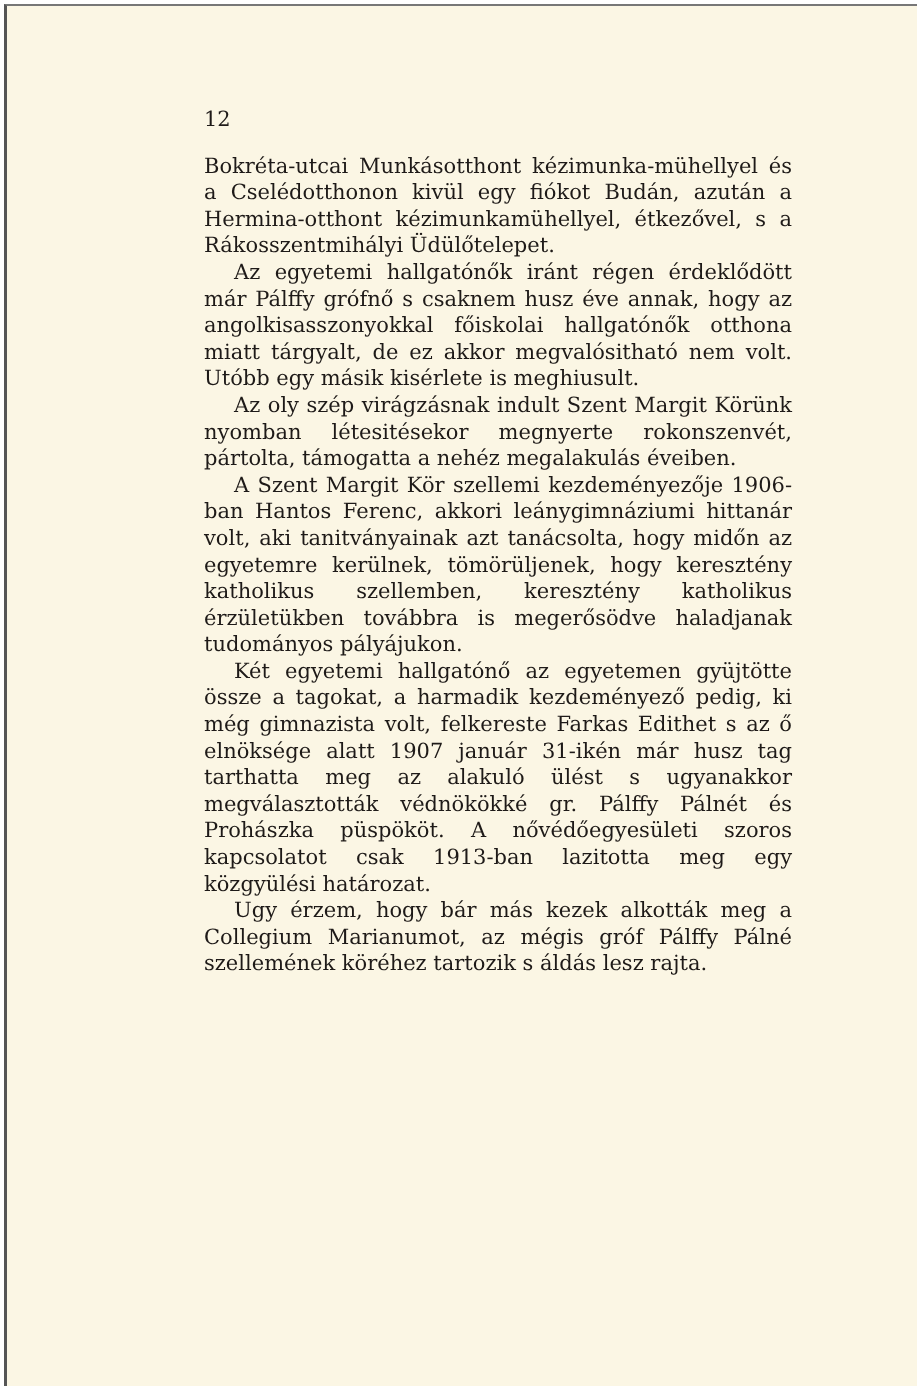12
Bokréta-utcai Munkásotthont kézimunka-mü­hellyel és a Cselédotthonon kivül egy fiókot Budán, azután a Hermina-otthont kézimunka­mühellyel, étkezővel, s a Rákosszentmihályi Üdülőtelepet.
Az egyetemi hallgatónők iránt régen érdek­lődött már Pálffy grófnő s csaknem husz éve annak, hogy az angolkisasszonyokkal főiskolai hallgatónők otthona miatt tárgyalt, de ez akkor megvalósitható nem volt. Utóbb egy másik kisérlete is meghiusult.
Az oly szép virágzásnak indult Szent Margit Körünk nyomban létesitésekor megnyerte ro­konszenvét, pártolta, támogatta a nehéz meg­alakulás éveiben.
A Szent Margit Kör szellemi kezdeményezője 1906-ban Hantos Ferenc, akkori leánygimná­ziumi hittanár volt, aki tanitványainak azt tanácsolta, hogy midőn az egyetemre kerülnek, tömörüljenek, hogy keresztény katholikus szel­lemben, keresztény katholikus érzületükben to­vábbra is megerősödve haladjanak tudomá­nyos pályájukon.
Két egyetemi hallgatónő az egyetemen gyüj­tötte össze a tagokat, a harmadik kezdeményező pedig, ki még gimnazista volt, felkereste Farkas Edithet s az ő elnöksége alatt 1907 január 31-ikén már husz tag tarthatta meg az alakuló ülést s ugyanakkor megválasztották védnö­kökké gr. Pálffy Pálnét és Prohászka püspököt. A nővédőegyesületi szoros kapcsolatot csak 1913-ban lazitotta meg egy közgyülési hatá­rozat.
Ugy érzem, hogy bár más kezek alkották meg a Collegium Marianumot, az mégis gróf Pálffy Pálné szellemének köréhez tartozik s áldás lesz rajta.